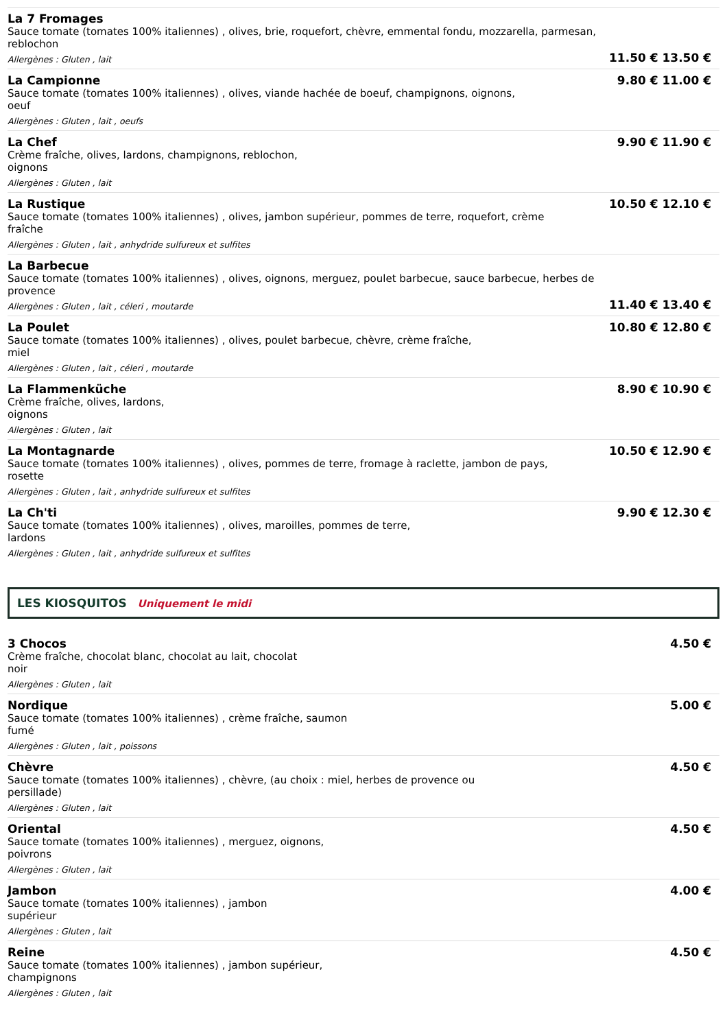La 7 Fromages
Sauce tomate (tomates 100% italiennes) , olives, brie, roquefort, chèvre, emmental fondu, mozzarella, parmesan, reblochon
Allergènes : Gluten , lait
11.50 € 13.50 €
La Campionne
Sauce tomate (tomates 100% italiennes) , olives, viande hachée de boeuf, champignons, oignons,
oeuf
Allergènes : Gluten , lait , oeufs
9.80 € 11.00 €
La Chef
Crème fraîche, olives, lardons, champignons, reblochon,
oignons
Allergènes : Gluten , lait
9.90 € 11.90 €
La Rustique
Sauce tomate (tomates 100% italiennes) , olives, jambon supérieur, pommes de terre, roquefort, crème
fraîche
Allergènes : Gluten , lait , anhydride sulfureux et sulfites
10.50 € 12.10 €
La Barbecue
Sauce tomate (tomates 100% italiennes) , olives, oignons, merguez, poulet barbecue, sauce barbecue, herbes de provence
Allergènes : Gluten , lait , céleri , moutarde
11.40 € 13.40 €
La Poulet
Sauce tomate (tomates 100% italiennes) , olives, poulet barbecue, chèvre, crème fraîche,
miel
Allergènes : Gluten , lait , céleri , moutarde
10.80 € 12.80 €
La Flammenküche
Crème fraîche, olives, lardons,
oignons
Allergènes : Gluten , lait
8.90 € 10.90 €
La Montagnarde
Sauce tomate (tomates 100% italiennes) , olives, pommes de terre, fromage à raclette, jambon de pays,
rosette
Allergènes : Gluten , lait , anhydride sulfureux et sulfites
10.50 € 12.90 €
La Ch'ti
Sauce tomate (tomates 100% italiennes) , olives, maroilles, pommes de terre,
lardons
Allergènes : Gluten , lait , anhydride sulfureux et sulfites
9.90 € 12.30 €
LES KIOSQUITOS Uniquement le midi
3 Chocos
Crème fraîche, chocolat blanc, chocolat au lait, chocolat
noir
Allergènes : Gluten , lait
4.50 €
Nordique
Sauce tomate (tomates 100% italiennes) , crème fraîche, saumon
fumé
Allergènes : Gluten , lait , poissons
5.00 €
Chèvre
Sauce tomate (tomates 100% italiennes) , chèvre, (au choix : miel, herbes de provence ou
persillade)
Allergènes : Gluten , lait
4.50 €
Oriental
Sauce tomate (tomates 100% italiennes) , merguez, oignons,
poivrons
Allergènes : Gluten , lait
4.50 €
Jambon
Sauce tomate (tomates 100% italiennes) , jambon
supérieur
Allergènes : Gluten , lait
4.00 €
Reine
Sauce tomate (tomates 100% italiennes) , jambon supérieur,
champignons
Allergènes : Gluten , lait
4.50 €